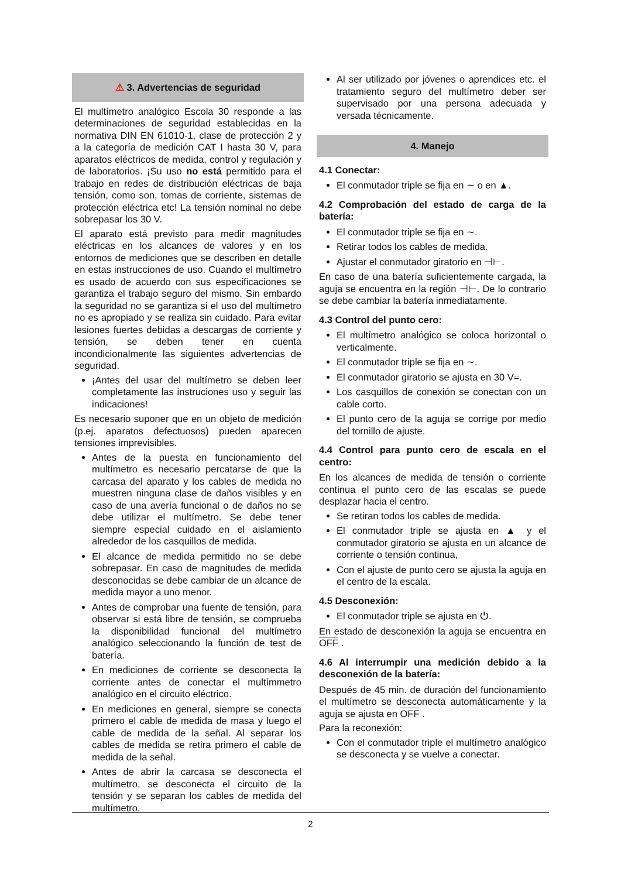⚠ 3. Advertencias de seguridad
El multímetro analógico Escola 30 responde a las determinaciones de seguridad establecidas en la normativa DIN EN 61010-1, clase de protección 2 y a la categoría de medición CAT I hasta 30 V, para aparatos eléctricos de medida, control y regulación y de laboratorios. ¡Su uso no está permitido para el trabajo en redes de distribución eléctricas de baja tensión, como son, tomas de corriente, sistemas de protección eléctrica etc! La tensión nominal no debe sobrepasar los 30 V.
El aparato está previsto para medir magnitudes eléctricas en los alcances de valores y en los entornos de mediciones que se describen en detalle en estas instrucciones de uso. Cuando el multímetro es usado de acuerdo con sus especificaciones se garantiza el trabajo seguro del mismo. Sin embardo la seguridad no se garantiza si el uso del multímetro no es apropiado y se realiza sin cuidado. Para evitar lesiones fuertes debidas a descargas de corriente y tensión, se deben tener en cuenta incondicionalmente las siguientes advertencias de seguridad.
¡Antes del usar del multímetro se deben leer completamente las instruciones uso y seguir las indicaciones!
Es necesario suponer que en un objeto de medición (p.ej. aparatos defectuosos) pueden aparecen tensiones imprevisibles.
Antes de la puesta en funcionamiento del multímetro es necesario percatarse de que la carcasa del aparato y los cables de medida no muestren ninguna clase de daños visibles y en caso de una avería funcional o de daños no se debe utilizar el multímetro. Se debe tener siempre especial cuidado en el aislamiento alrededor de los casquillos de medida.
El alcance de medida permitido no se debe sobrepasar. En caso de magnitudes de medida desconocidas se debe cambiar de un alcance de medida mayor a uno menor.
Antes de comprobar una fuente de tensión, para observar si está libre de tensión, se comprueba la disponibilidad funcional del multímetro analógico seleccionando la función de test de batería.
En mediciones de corriente se desconecta la corriente antes de conectar el multímmetro analógico en el circuito eléctrico.
En mediciones en general, siempre se conecta primero el cable de medida de masa y luego el cable de medida de la señal. Al separar los cables de medida se retira primero el cable de medida de la señal.
Antes de abrir la carcasa se desconecta el multímetro, se desconecta el circuito de la tensión y se separan los cables de medida del multímetro.
Al ser utilizado por jóvenes o aprendices etc. el tratamiento seguro del multímetro deber ser supervisado por una persona adecuada y versada técnicamente.
4. Manejo
4.1 Conectar:
El conmutador triple se fija en ∼ o en ▲.
4.2 Comprobación del estado de carga de la batería:
El conmutador triple se fija en ∼.
Retirar todos los cables de medida.
Ajustar el conmutador giratorio en ⊣⊢.
En caso de una batería suficientemente cargada, la aguja se encuentra en la región ⊣⊢. De lo contrario se debe cambiar la batería inmediatamente.
4.3 Control del punto cero:
El multímetro analógico se coloca horizontal o verticalmente.
El conmutador triple se fija en ∼.
El conmutador giratorio se ajusta en 30 V=.
Los casquillos de conexión se conectan con un cable corto.
El punto cero de la aguja se corrige por medio del tornillo de ajuste.
4.4 Control para punto cero de escala en el centro:
En los alcances de medida de tensión o corriente continua el punto cero de las escalas se puede desplazar hacia el centro.
Se retiran todos los cables de medida.
El conmutador triple se ajusta en ▲ y el conmutador giratorio se ajusta en un alcance de corriente o tensión continua,
Con el ajuste de punto cero se ajusta la aguja en el centro de la escala.
4.5 Desconexión:
El conmutador triple se ajusta en ⏻.
En estado de desconexión la aguja se encuentra en OFF .
4.6 Al interrumpir una medición debido a la desconexión de la batería:
Después de 45 min. de duración del funcionamiento el multímetro se desconecta automáticamente y la aguja se ajusta en OFF .
Para la reconexión:
Con el conmutador triple el multímetro analógico se desconecta y se vuelve a conectar.
2